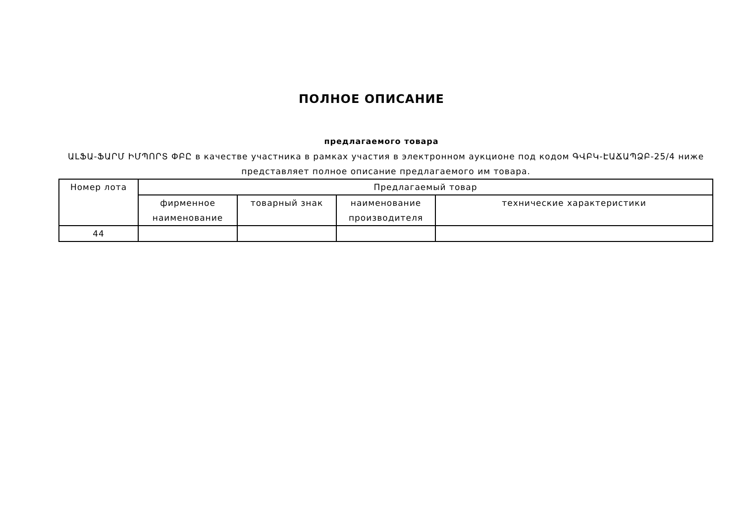ПОЛНОЕ ОПИСАНИЕ
предлагаемого товара
ԱԼՖԱ-ՖԱՐՄ ԻՄՊՈՐՏ ՓԲԸ в качестве участника в рамках участия в электронном аукционе под кодом ԳՎԲԿ-ԷԱՃԱՊՁԲ-25/4 ниже представляет полное описание предлагаемого им товара.
| Номер лота | Предлагаемый товар | | | |
| --- | --- | --- | --- | --- |
| | фирменное наименование | товарный знак | наименование производителя | технические характеристики |
| 44 | | | | |